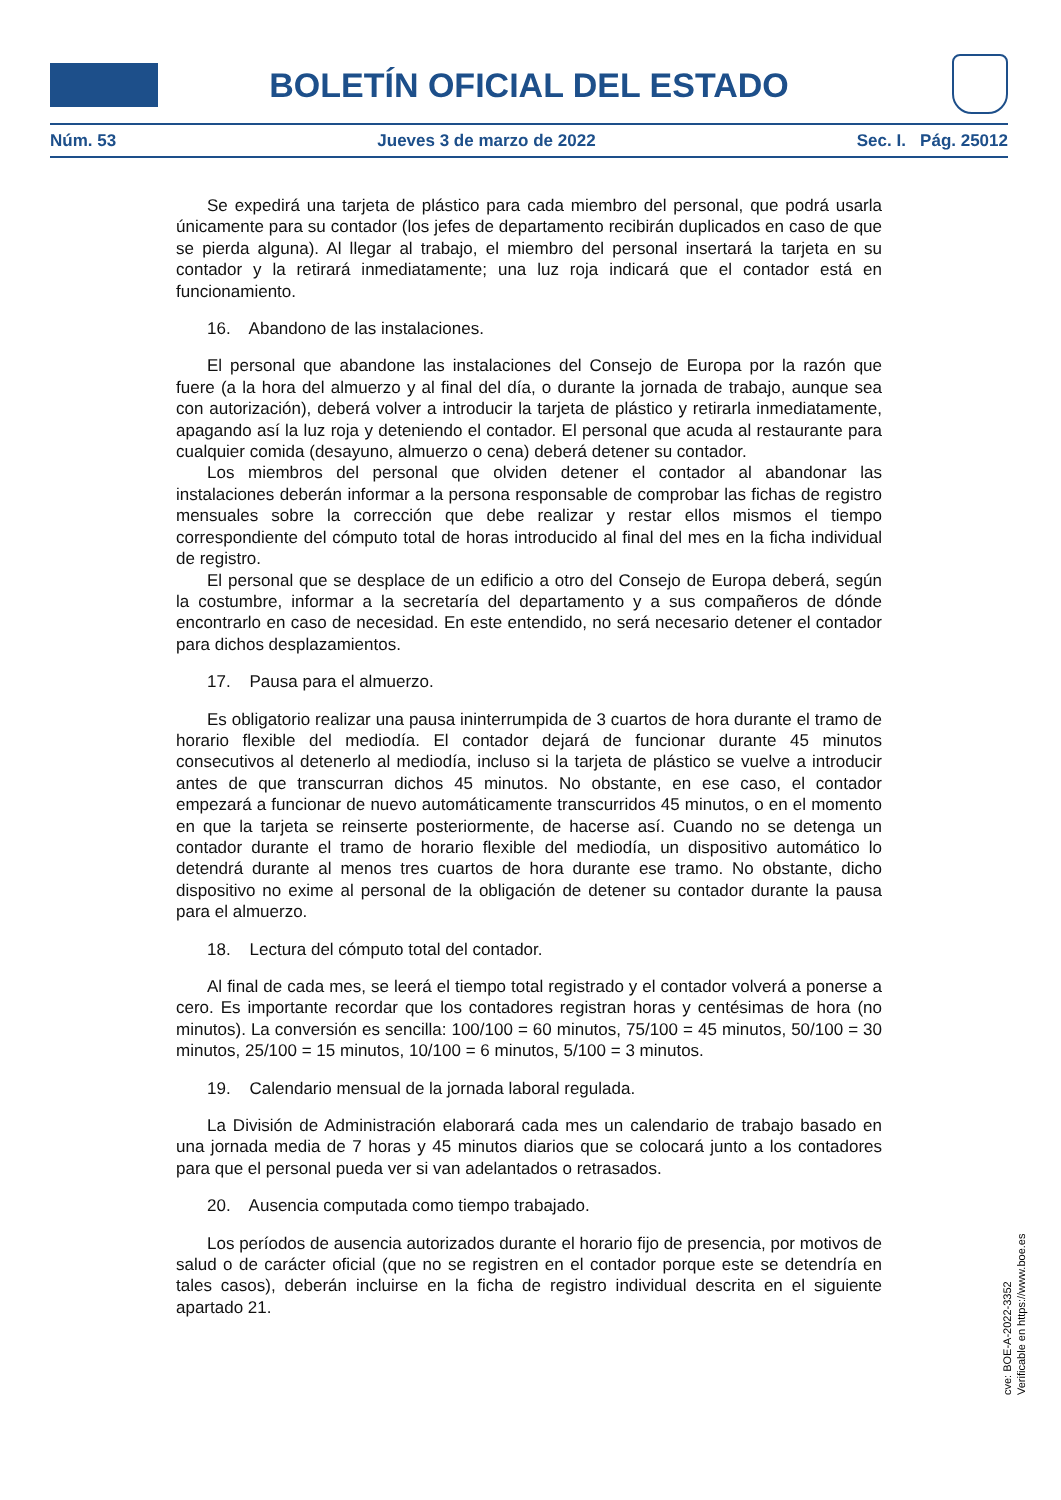BOLETÍN OFICIAL DEL ESTADO
Núm. 53 Jueves 3 de marzo de 2022 Sec. I. Pág. 25012
Se expedirá una tarjeta de plástico para cada miembro del personal, que podrá usarla únicamente para su contador (los jefes de departamento recibirán duplicados en caso de que se pierda alguna). Al llegar al trabajo, el miembro del personal insertará la tarjeta en su contador y la retirará inmediatamente; una luz roja indicará que el contador está en funcionamiento.
16. Abandono de las instalaciones.
El personal que abandone las instalaciones del Consejo de Europa por la razón que fuere (a la hora del almuerzo y al final del día, o durante la jornada de trabajo, aunque sea con autorización), deberá volver a introducir la tarjeta de plástico y retirarla inmediatamente, apagando así la luz roja y deteniendo el contador. El personal que acuda al restaurante para cualquier comida (desayuno, almuerzo o cena) deberá detener su contador.
Los miembros del personal que olviden detener el contador al abandonar las instalaciones deberán informar a la persona responsable de comprobar las fichas de registro mensuales sobre la corrección que debe realizar y restar ellos mismos el tiempo correspondiente del cómputo total de horas introducido al final del mes en la ficha individual de registro.
El personal que se desplace de un edificio a otro del Consejo de Europa deberá, según la costumbre, informar a la secretaría del departamento y a sus compañeros de dónde encontrarlo en caso de necesidad. En este entendido, no será necesario detener el contador para dichos desplazamientos.
17. Pausa para el almuerzo.
Es obligatorio realizar una pausa ininterrumpida de 3 cuartos de hora durante el tramo de horario flexible del mediodía. El contador dejará de funcionar durante 45 minutos consecutivos al detenerlo al mediodía, incluso si la tarjeta de plástico se vuelve a introducir antes de que transcurran dichos 45 minutos. No obstante, en ese caso, el contador empezará a funcionar de nuevo automáticamente transcurridos 45 minutos, o en el momento en que la tarjeta se reinserte posteriormente, de hacerse así. Cuando no se detenga un contador durante el tramo de horario flexible del mediodía, un dispositivo automático lo detendrá durante al menos tres cuartos de hora durante ese tramo. No obstante, dicho dispositivo no exime al personal de la obligación de detener su contador durante la pausa para el almuerzo.
18. Lectura del cómputo total del contador.
Al final de cada mes, se leerá el tiempo total registrado y el contador volverá a ponerse a cero. Es importante recordar que los contadores registran horas y centésimas de hora (no minutos). La conversión es sencilla: 100/100 = 60 minutos, 75/100 = 45 minutos, 50/100 = 30 minutos, 25/100 = 15 minutos, 10/100 = 6 minutos, 5/100 = 3 minutos.
19. Calendario mensual de la jornada laboral regulada.
La División de Administración elaborará cada mes un calendario de trabajo basado en una jornada media de 7 horas y 45 minutos diarios que se colocará junto a los contadores para que el personal pueda ver si van adelantados o retrasados.
20. Ausencia computada como tiempo trabajado.
Los períodos de ausencia autorizados durante el horario fijo de presencia, por motivos de salud o de carácter oficial (que no se registren en el contador porque este se detendría en tales casos), deberán incluirse en la ficha de registro individual descrita en el siguiente apartado 21.
cve: BOE-A-2022-3352
Verificable en https://www.boe.es